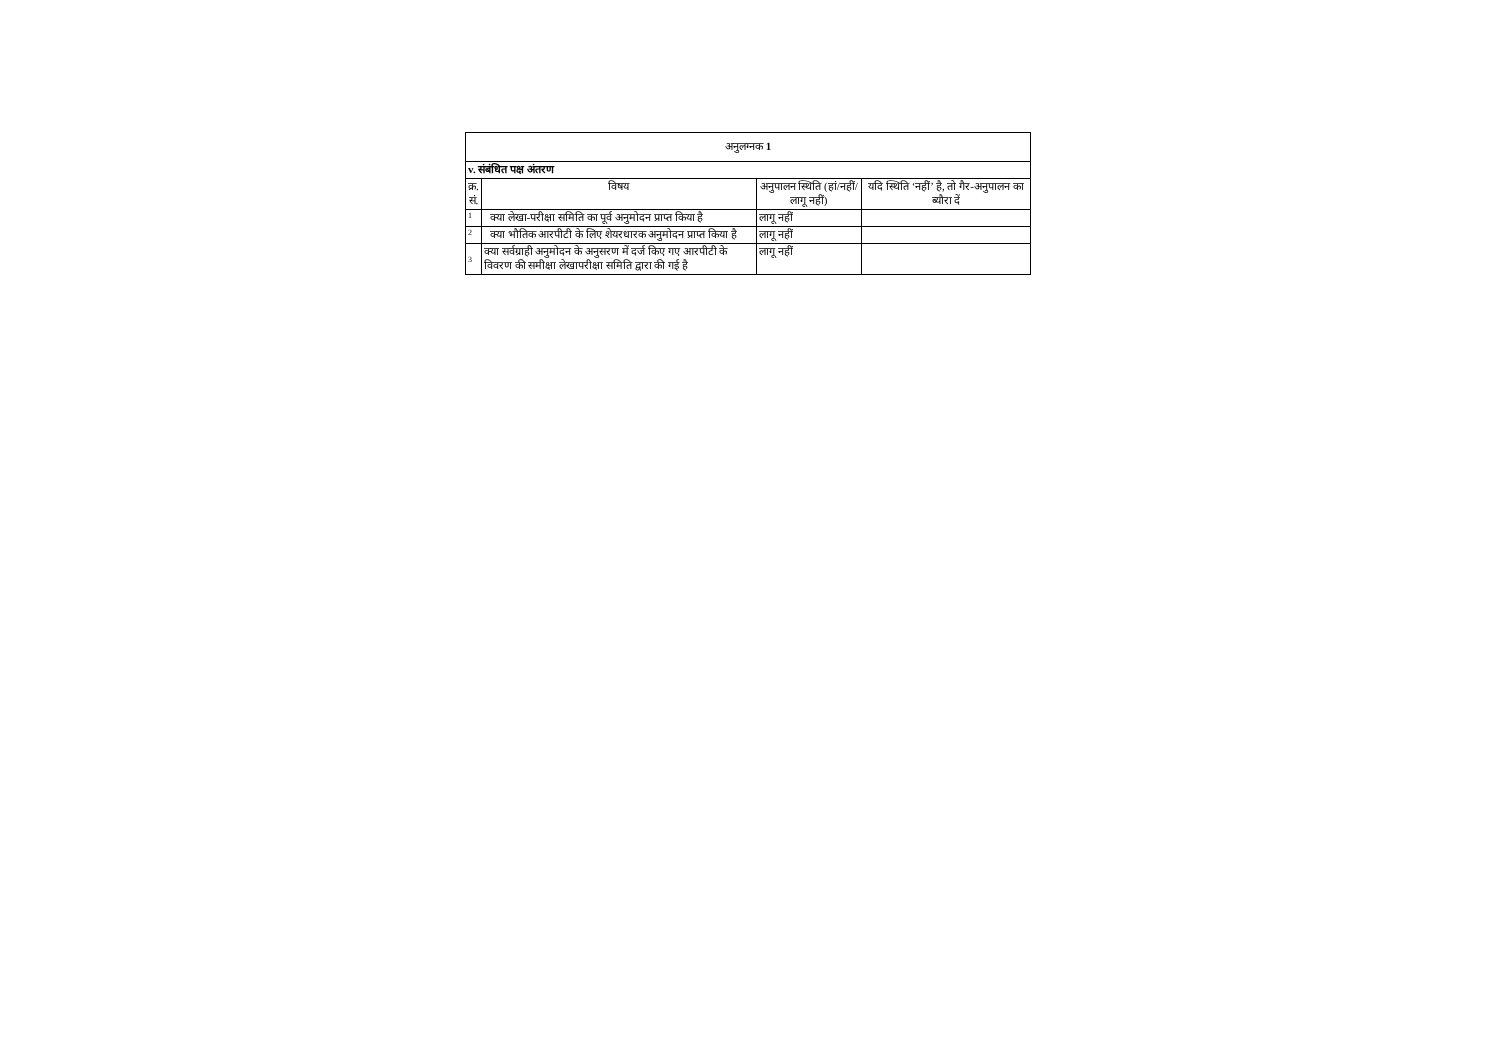| अनुलग्नक 1 | | | |
| v. संबंधित पक्ष अंतरण | | | |
| क्र. सं. | विषय | अनुपालन स्थिति (हां/नहीं/लागू नहीं) | यदि स्थिति ‘नहीं’ है, तो गैर-अनुपालन का ब्यौरा दें |
| 1 | क्या लेखा-परीक्षा समिति का पूर्व अनुमोदन प्राप्त किया है | लागू नहीं | |
| 2 | क्या भौतिक आरपीटी के लिए शेयरधारक अनुमोदन प्राप्त किया है | लागू नहीं | |
| 3 | क्या सर्वग्राही अनुमोदन के अनुसरण में दर्ज किए गए आरपीटी के विवरण की समीक्षा लेखापरीक्षा समिति द्वारा की गई है | लागू नहीं | |